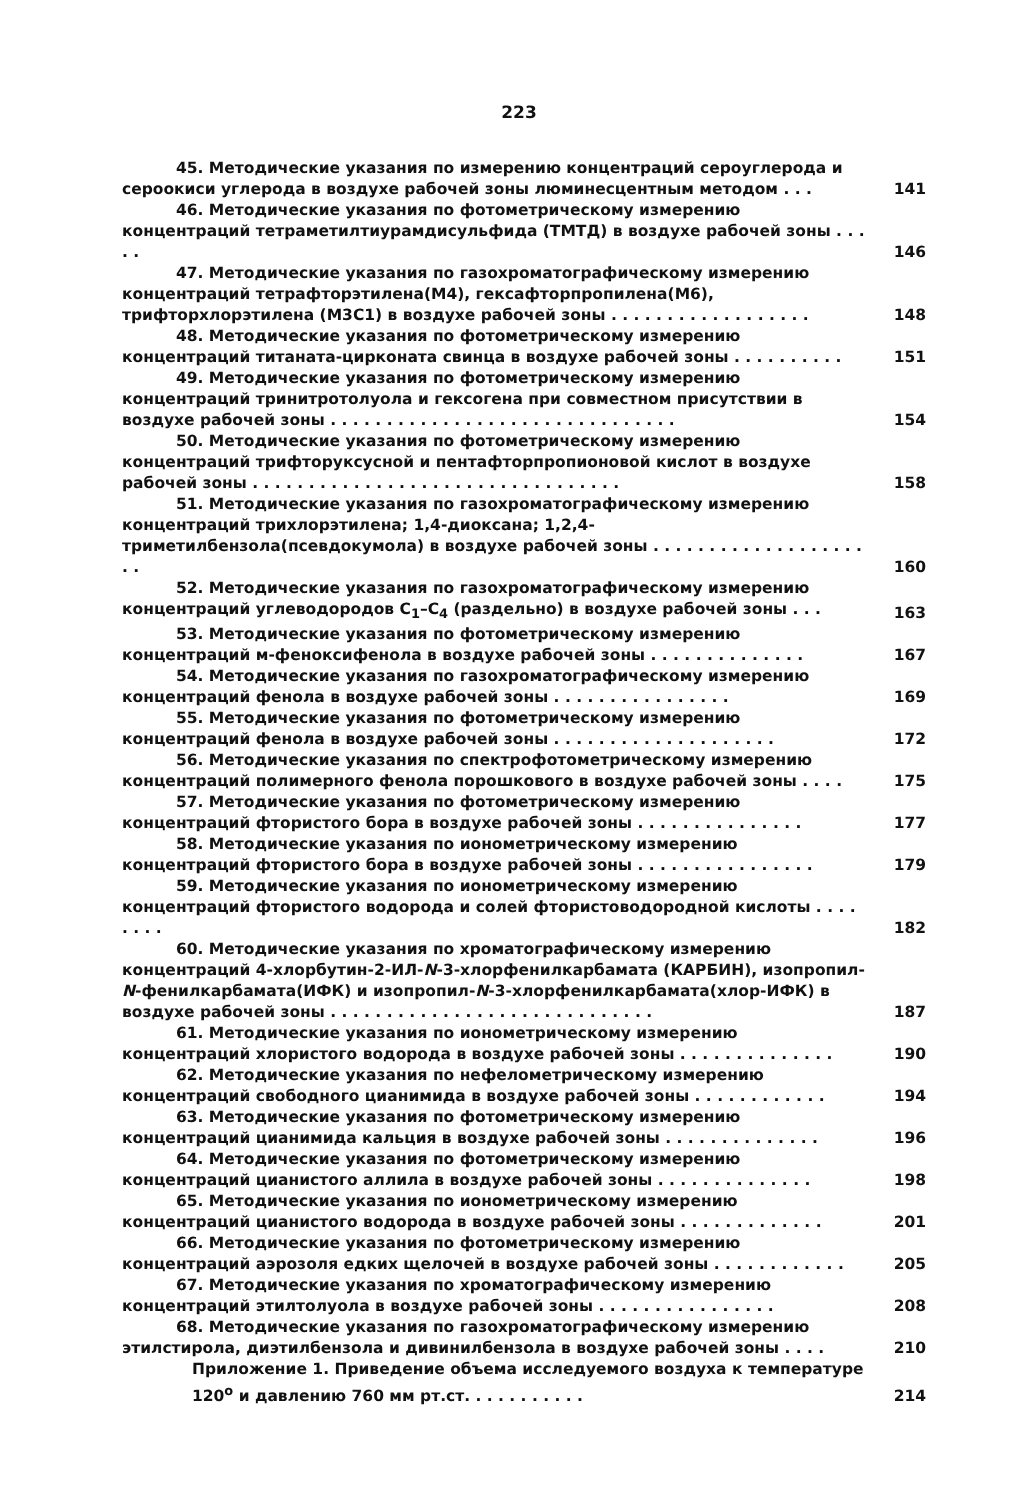223
45. Методические указания по измерению концентраций сероуглерода и сероокиси углерода в воздухе рабочей зоны люминесцентным методом . . .
141
46. Методические указания по фотометрическому измерению концентраций тетраметилтиурамдисульфида (ТМТД) в воздухе рабочей зоны . . . . .
146
47. Методические указания по газохроматографическому измерению концентраций тетрафторэтилена(М4), гексафторпропилена(М6), трифторхлорэтилена (М3С1) в воздухе рабочей зоны . . . . . . . . . . . . . . . . . .
148
48. Методические указания по фотометрическому измерению концентраций титаната-цирконата свинца в воздухе рабочей зоны . . . . . . . . . .
151
49. Методические указания по фотометрическому измерению концентраций тринитротолуола и гексогена при совместном присутствии в воздухе рабочей зоны . . . . . . . . . . . . . . . . . . . . . . . . . . . . . . .
154
50. Методические указания по фотометрическому измерению концентраций трифторуксусной и пентафторпропионовой кислот в воздухе рабочей зоны . . . . . . . . . . . . . . . . . . . . . . . . . . . . . . . . .
158
51. Методические указания по газохроматографическому измерению концентраций трихлорэтилена; 1,4-диоксана; 1,2,4-триметилбензола(псевдокумола) в воздухе рабочей зоны . . . . . . . . . . . . . . . . . . . . .
160
52. Методические указания по газохроматографическому измерению концентраций углеводородов C<sub>1</sub>–C<sub>4</sub> (раздельно) в воздухе рабочей зоны . . .
163
53. Методические указания по фотометрическому измерению концентраций м-феноксифенола в воздухе рабочей зоны . . . . . . . . . . . . . .
167
54. Методические указания по газохроматографическому измерению концентраций фенола в воздухе рабочей зоны . . . . . . . . . . . . . . . .
169
55. Методические указания по фотометрическому измерению концентраций фенола в воздухе рабочей зоны . . . . . . . . . . . . . . . . . . . .
172
56. Методические указания по спектрофотометрическому измерению концентраций полимерного фенола порошкового в воздухе рабочей зоны . . . .
175
57. Методические указания по фотометрическому измерению концентраций фтористого бора в воздухе рабочей зоны . . . . . . . . . . . . . . .
177
58. Методические указания по ионометрическому измерению концентраций фтористого бора в воздухе рабочей зоны . . . . . . . . . . . . . . . .
179
59. Методические указания по ионометрическому измерению концентраций фтористого водорода и солей фтористоводородной кислоты . . . . . . . .
182
60. Методические указания по хроматографическому измерению концентраций 4-хлорбутин-2-ИЛ-N-3-хлорфенилкарбамата (КАРБИН), изопропил-N-фенилкарбамата(ИФК) и изопропил-N-3-хлорфенилкарбамата(хлор-ИФК) в воздухе рабочей зоны . . . . . . . . . . . . . . . . . . . . . . . . . . . . .
187
61. Методические указания по ионометрическому измерению концентраций хлористого водорода в воздухе рабочей зоны . . . . . . . . . . . . . .
190
62. Методические указания по нефелометрическому измерению концентраций свободного цианимида в воздухе рабочей зоны . . . . . . . . . . . .
194
63. Методические указания по фотометрическому измерению концентраций цианимида кальция в воздухе рабочей зоны . . . . . . . . . . . . . .
196
64. Методические указания по фотометрическому измерению концентраций цианистого аллила в воздухе рабочей зоны . . . . . . . . . . . . . .
198
65. Методические указания по ионометрическому измерению концентраций цианистого водорода в воздухе рабочей зоны . . . . . . . . . . . . .
201
66. Методические указания по фотометрическому измерению концентраций аэрозоля едких щелочей в воздухе рабочей зоны . . . . . . . . . . . .
205
67. Методические указания по хроматографическому измерению концентраций этилтолуола в воздухе рабочей зоны . . . . . . . . . . . . . . . .
208
68. Методические указания по газохроматографическому измерению этилстирола, диэтилбензола и дивинилбензола в воздухе рабочей зоны . . . .
210
Приложение 1. Приведение объема исследуемого воздуха к температуре 120<sup>о</sup> и давлению 760 мм рт.ст. . . . . . . . . . .
214